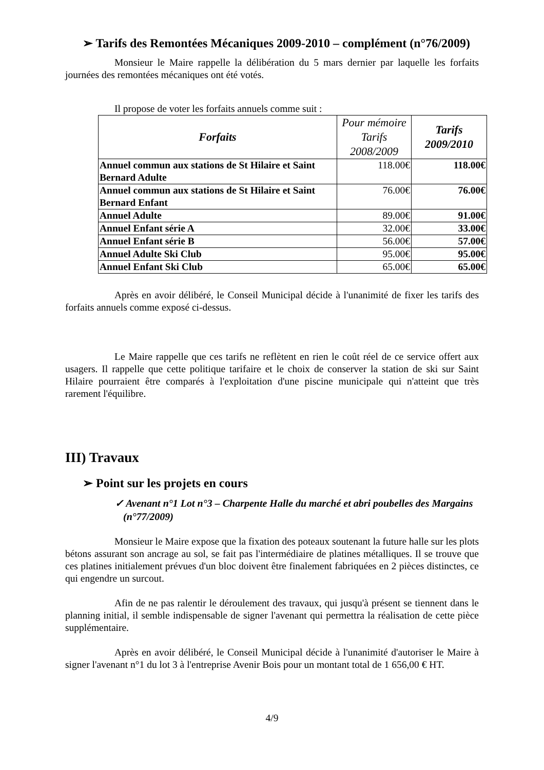➢ Tarifs des Remontées Mécaniques 2009-2010 – complément (n°76/2009)
Monsieur le Maire rappelle la délibération du 5 mars dernier par laquelle les forfaits journées des remontées mécaniques ont été votés.
Il propose de voter les forfaits annuels comme suit :
| Forfaits | Pour mémoire Tarifs 2008/2009 | Tarifs 2009/2010 |
| --- | --- | --- |
| Annuel commun aux stations de St Hilaire et Saint Bernard Adulte | 118.00€ | 118.00€ |
| Annuel commun aux stations de St Hilaire et Saint Bernard Enfant | 76.00€ | 76.00€ |
| Annuel Adulte | 89.00€ | 91.00€ |
| Annuel Enfant série A | 32.00€ | 33.00€ |
| Annuel Enfant série B | 56.00€ | 57.00€ |
| Annuel Adulte Ski Club | 95.00€ | 95.00€ |
| Annuel Enfant Ski Club | 65.00€ | 65.00€ |
Après en avoir délibéré, le Conseil Municipal décide à l'unanimité de fixer les tarifs des forfaits annuels comme exposé ci-dessus.
Le Maire rappelle que ces tarifs ne reflètent en rien le coût réel de ce service offert aux usagers. Il rappelle que cette politique tarifaire et le choix de conserver la station de ski sur Saint Hilaire pourraient être comparés à l'exploitation d'une piscine municipale qui n'atteint que très rarement l'équilibre.
III) Travaux
➢ Point sur les projets en cours
✓ Avenant n°1 Lot n°3 – Charpente Halle du marché et abri poubelles des Margains (n°77/2009)
Monsieur le Maire expose que la fixation des poteaux soutenant la future halle sur les plots bétons assurant son ancrage au sol, se fait pas l'intermédiaire de platines métalliques. Il se trouve que ces platines initialement prévues d'un bloc doivent être finalement fabriquées en 2 pièces distinctes, ce qui engendre un surcout.
Afin de ne pas ralentir le déroulement des travaux, qui jusqu'à présent se tiennent dans le planning initial, il semble indispensable de signer l'avenant qui permettra la réalisation de cette pièce supplémentaire.
Après en avoir délibéré, le Conseil Municipal décide à l'unanimité d'autoriser le Maire à signer l'avenant n°1 du lot 3 à l'entreprise Avenir Bois pour un montant total de 1 656,00 € HT.
4/9